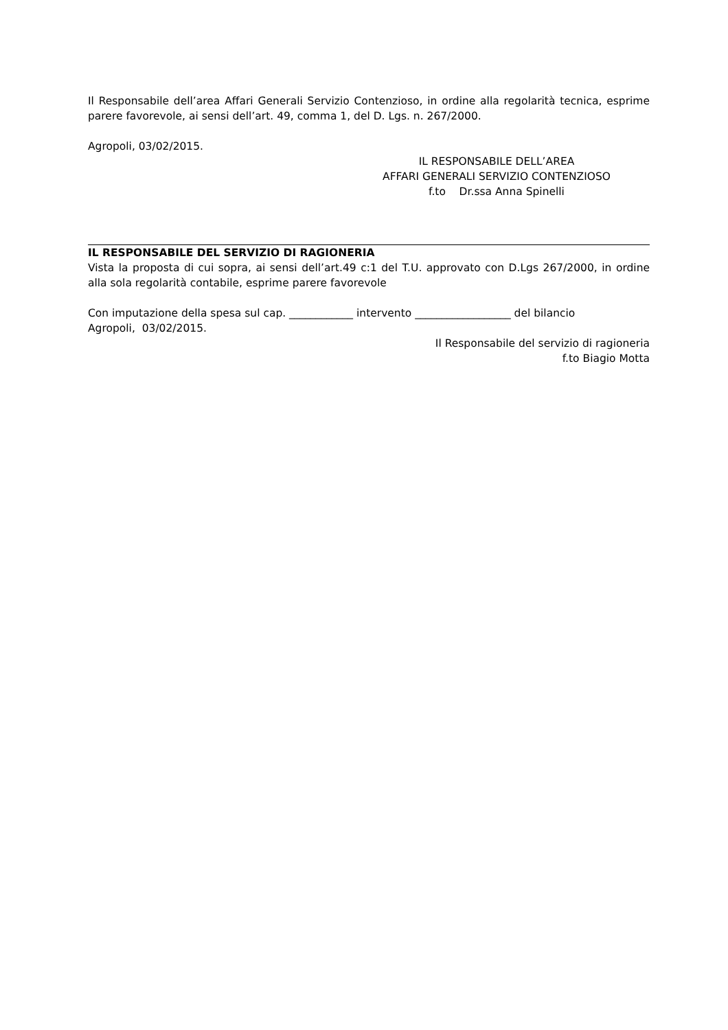Il Responsabile dell’area Affari Generali Servizio Contenzioso, in ordine alla regolarità tecnica, esprime parere favorevole, ai sensi dell’art. 49, comma 1, del D. Lgs. n. 267/2000.
Agropoli, 03/02/2015.
IL RESPONSABILE DELL’AREA
AFFARI GENERALI SERVIZIO CONTENZIOSO
f.to Dr.ssa Anna Spinelli
IL RESPONSABILE DEL SERVIZIO DI RAGIONERIA
Vista la proposta di cui sopra, ai sensi dell’art.49 c:1 del T.U. approvato con D.Lgs 267/2000, in ordine alla sola regolarità contabile, esprime parere favorevole
Con imputazione della spesa sul cap. ____________ intervento __________________ del bilancio
Agropoli, 03/02/2015.
Il Responsabile del servizio di ragioneria
f.to Biagio Motta